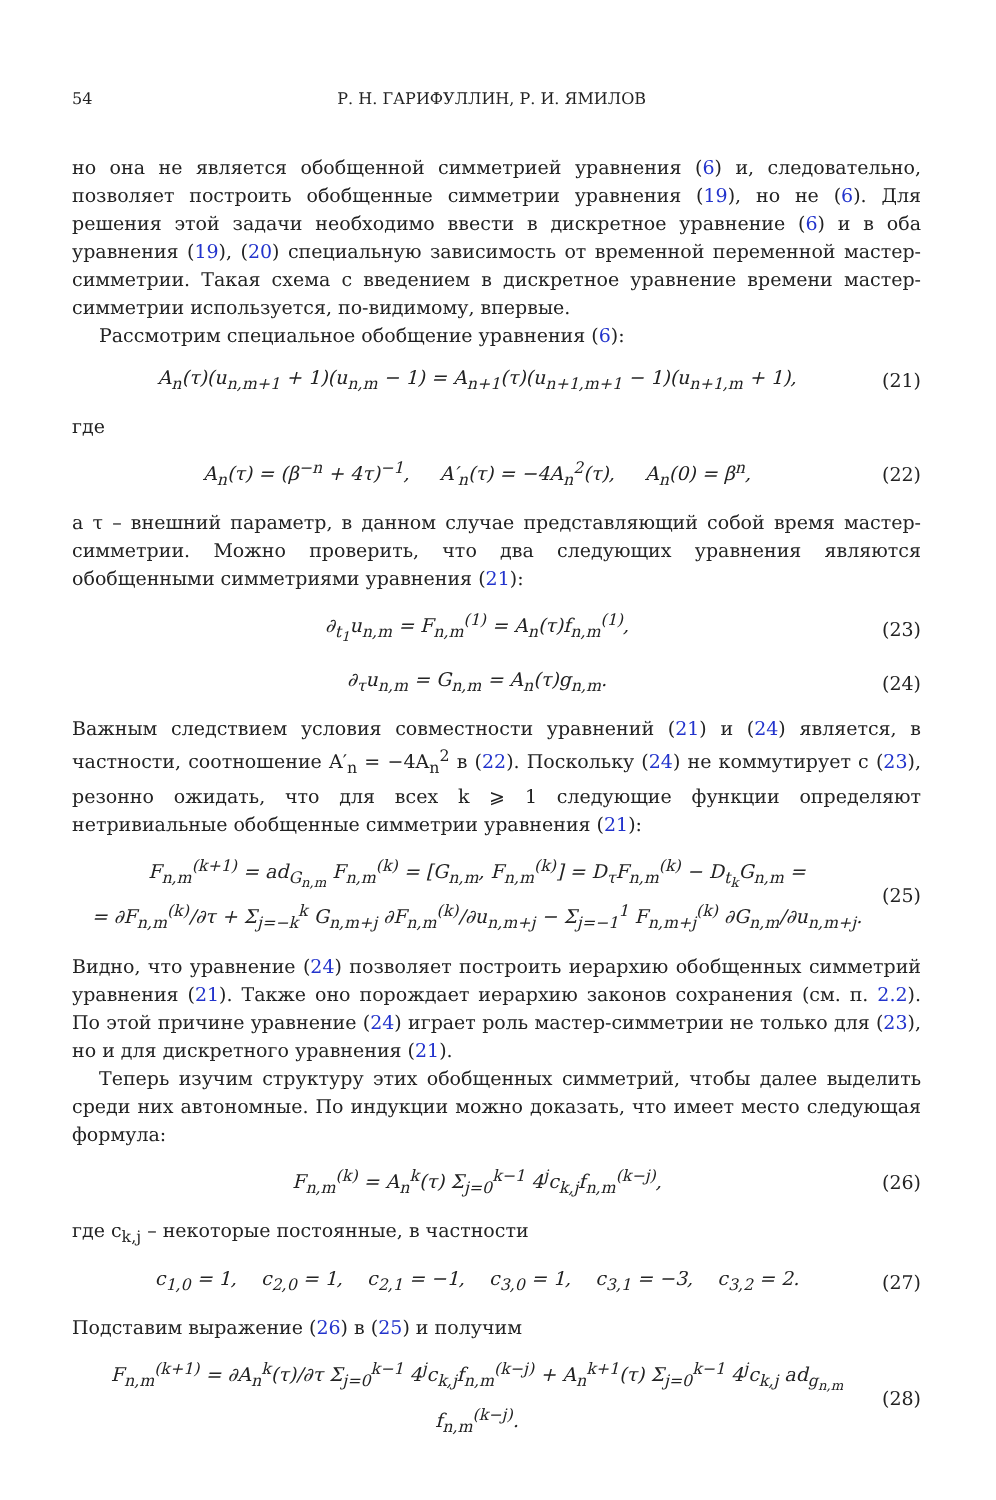54 Р. Н. ГАРИФУЛЛИН, Р. И. ЯМИЛОВ
но она не является обобщенной симметрией уравнения (6) и, следовательно, позволяет построить обобщенные симметрии уравнения (19), но не (6). Для решения этой задачи необходимо ввести в дискретное уравнение (6) и в оба уравнения (19), (20) специальную зависимость от временной переменной мастер-симметрии. Такая схема с введением в дискретное уравнение времени мастер-симметрии используется, по-видимому, впервые.
Рассмотрим специальное обобщение уравнения (6):
A<sub>n</sub>(τ)(u<sub>n,m+1</sub> + 1)(u<sub>n,m</sub> − 1) = A<sub>n+1</sub>(τ)(u<sub>n+1,m+1</sub> − 1)(u<sub>n+1,m</sub> + 1), (21)
где
A<sub>n</sub>(τ) = (β<sup>−n</sup> + 4τ)<sup>−1</sup>, A′<sub>n</sub>(τ) = −4A<sub>n</sub><sup>2</sup>(τ), A<sub>n</sub>(0) = β<sup>n</sup>, (22)
а τ – внешний параметр, в данном случае представляющий собой время мастер-симметрии. Можно проверить, что два следующих уравнения являются обобщенными симметриями уравнения (21):
∂<sub>t<sub>1</sub></sub>u<sub>n,m</sub> = F<sub>n,m</sub><sup>(1)</sup> = A<sub>n</sub>(τ)f<sub>n,m</sub><sup>(1)</sup>, (23)
∂<sub>τ</sub>u<sub>n,m</sub> = G<sub>n,m</sub> = A<sub>n</sub>(τ)g<sub>n,m</sub>. (24)
Важным следствием условия совместности уравнений (21) и (24) является, в частности, соотношение A′<sub>n</sub> = −4A<sub>n</sub><sup>2</sup> в (22). Поскольку (24) не коммутирует с (23), резонно ожидать, что для всех k ⩾ 1 следующие функции определяют нетривиальные обобщенные симметрии уравнения (21):
F<sub>n,m</sub><sup>(k+1)</sup> = ad<sub>G<sub>n,m</sub></sub> F<sub>n,m</sub><sup>(k)</sup> = [G<sub>n,m</sub>, F<sub>n,m</sub><sup>(k)</sup>] = D<sub>τ</sub>F<sub>n,m</sub><sup>(k)</sup> − D<sub>t<sub>k</sub></sub>G<sub>n,m</sub> =
= ∂F<sub>n,m</sub><sup>(k)</sup>/∂τ + Σ<sub>j=−k</sub><sup>k</sup> G<sub>n,m+j</sub> ∂F<sub>n,m</sub><sup>(k)</sup>/∂u<sub>n,m+j</sub> − Σ<sub>j=−1</sub><sup>1</sup> F<sub>n,m+j</sub><sup>(k)</sup> ∂G<sub>n,m</sub>/∂u<sub>n,m+j</sub>. (25)
Видно, что уравнение (24) позволяет построить иерархию обобщенных симметрий уравнения (21). Также оно порождает иерархию законов сохранения (см. п. 2.2). По этой причине уравнение (24) играет роль мастер-симметрии не только для (23), но и для дискретного уравнения (21).
Теперь изучим структуру этих обобщенных симметрий, чтобы далее выделить среди них автономные. По индукции можно доказать, что имеет место следующая формула:
F<sub>n,m</sub><sup>(k)</sup> = A<sub>n</sub><sup>k</sup>(τ) Σ<sub>j=0</sub><sup>k−1</sup> 4<sup>j</sup>c<sub>k,j</sub>f<sub>n,m</sub><sup>(k−j)</sup>, (26)
где c<sub>k,j</sub> – некоторые постоянные, в частности
c<sub>1,0</sub> = 1, c<sub>2,0</sub> = 1, c<sub>2,1</sub> = −1, c<sub>3,0</sub> = 1, c<sub>3,1</sub> = −3, c<sub>3,2</sub> = 2. (27)
Подставим выражение (26) в (25) и получим
F<sub>n,m</sub><sup>(k+1)</sup> = ∂A<sub>n</sub><sup>k</sup>(τ)/∂τ Σ<sub>j=0</sub><sup>k−1</sup> 4<sup>j</sup>c<sub>k,j</sub>f<sub>n,m</sub><sup>(k−j)</sup> + A<sub>n</sub><sup>k+1</sup>(τ) Σ<sub>j=0</sub><sup>k−1</sup> 4<sup>j</sup>c<sub>k,j</sub> ad<sub>g<sub>n,m</sub></sub> f<sub>n,m</sub><sup>(k−j)</sup>. (28)